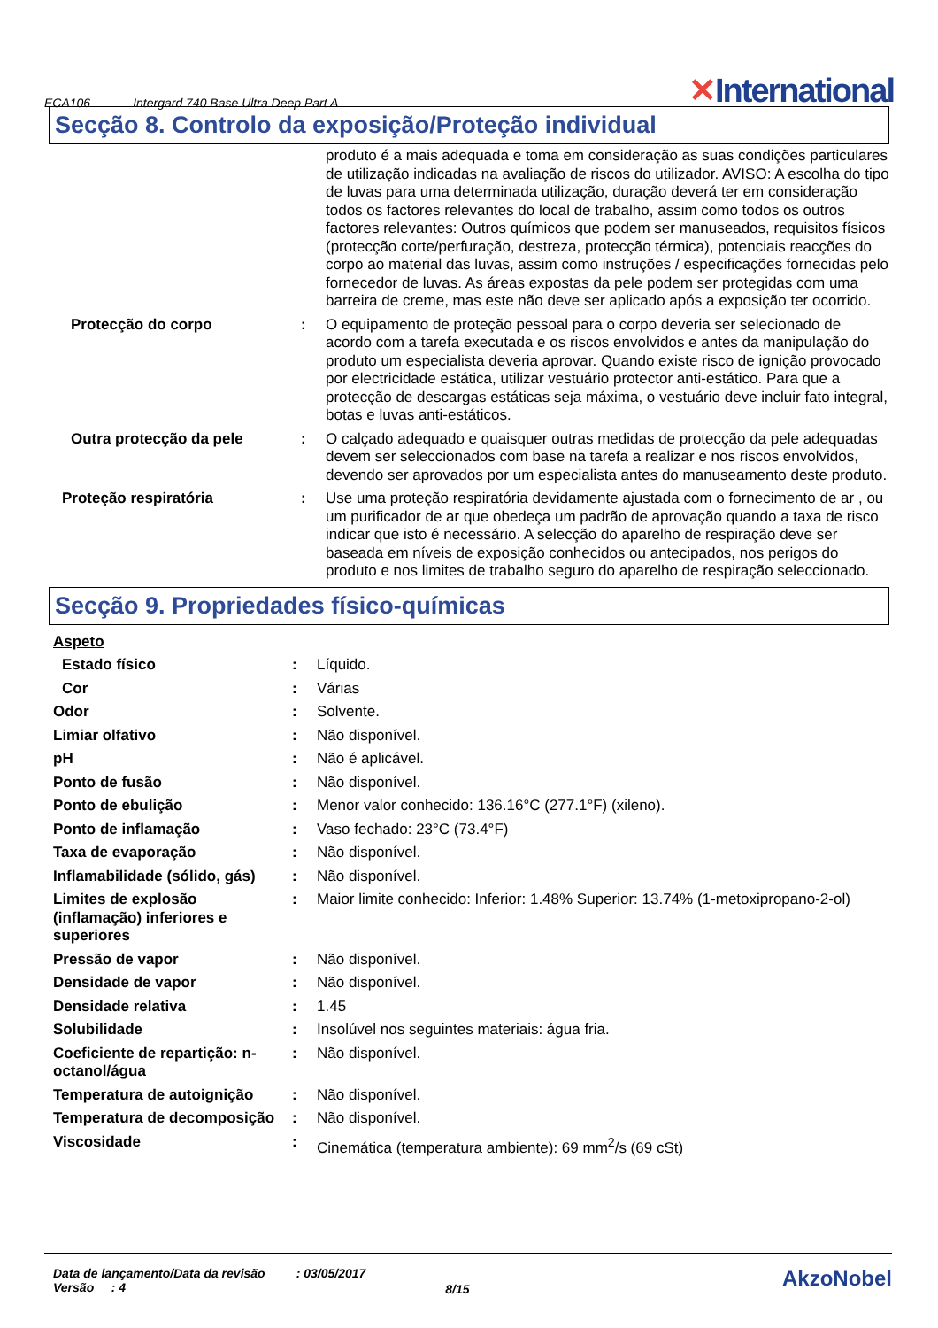ECA106 Intergard 740 Base Ultra Deep Part A ✕International
Secção 8. Controlo da exposição/Proteção individual
| | | produto é a mais adequada e toma em consideração as suas condições particulares de utilização indicadas na avaliação de riscos do utilizador. AVISO: A escolha do tipo de luvas para uma determinada utilização, duração deverá ter em consideração todos os factores relevantes do local de trabalho, assim como todos os outros factores relevantes: Outros químicos que podem ser manuseados, requisitos físicos (protecção corte/perfuração, destreza, protecção térmica), potenciais reacções do corpo ao material das luvas, assim como instruções / especificações fornecidas pelo fornecedor de luvas. As áreas expostas da pele podem ser protegidas com uma barreira de creme, mas este não deve ser aplicado após a exposição ter ocorrido. |
| Protecção do corpo | : | O equipamento de proteção pessoal para o corpo deveria ser selecionado de acordo com a tarefa executada e os riscos envolvidos e antes da manipulação do produto um especialista deveria aprovar. Quando existe risco de ignição provocado por electricidade estática, utilizar vestuário protector anti-estático. Para que a protecção de descargas estáticas seja máxima, o vestuário deve incluir fato integral, botas e luvas anti-estáticos. |
| Outra protecção da pele | : | O calçado adequado e quaisquer outras medidas de protecção da pele adequadas devem ser seleccionados com base na tarefa a realizar e nos riscos envolvidos, devendo ser aprovados por um especialista antes do manuseamento deste produto. |
| Proteção respiratória | : | Use uma proteção respiratória devidamente ajustada com o fornecimento de ar , ou um purificador de ar que obedeça um padrão de aprovação quando a taxa de risco indicar que isto é necessário. A selecção do aparelho de respiração deve ser baseada em níveis de exposição conhecidos ou antecipados, nos perigos do produto e nos limites de trabalho seguro do aparelho de respiração seleccionado. |
Secção 9. Propriedades físico-químicas
| Aspeto | | |
| Estado físico | : | Líquido. |
| Cor | : | Várias |
| Odor | : | Solvente. |
| Limiar olfativo | : | Não disponível. |
| pH | : | Não é aplicável. |
| Ponto de fusão | : | Não disponível. |
| Ponto de ebulição | : | Menor valor conhecido: 136.16°C (277.1°F) (xileno). |
| Ponto de inflamação | : | Vaso fechado: 23°C (73.4°F) |
| Taxa de evaporação | : | Não disponível. |
| Inflamabilidade (sólido, gás) | : | Não disponível. |
| Limites de explosão (inflamação) inferiores e superiores | : | Maior limite conhecido: Inferior: 1.48% Superior: 13.74% (1-metoxipropano-2-ol) |
| Pressão de vapor | : | Não disponível. |
| Densidade de vapor | : | Não disponível. |
| Densidade relativa | : | 1.45 |
| Solubilidade | : | Insolúvel nos seguintes materiais: água fria. |
| Coeficiente de repartição: n-octanol/água | : | Não disponível. |
| Temperatura de autoignição | : | Não disponível. |
| Temperatura de decomposição | : | Não disponível. |
| Viscosidade | : | Cinemática (temperatura ambiente): 69 mm<sup>2</sup>/s (69 cSt) |
Data de lançamento/Data da revisão
Versão : 4
: 03/05/2017
8/15
AkzoNobel